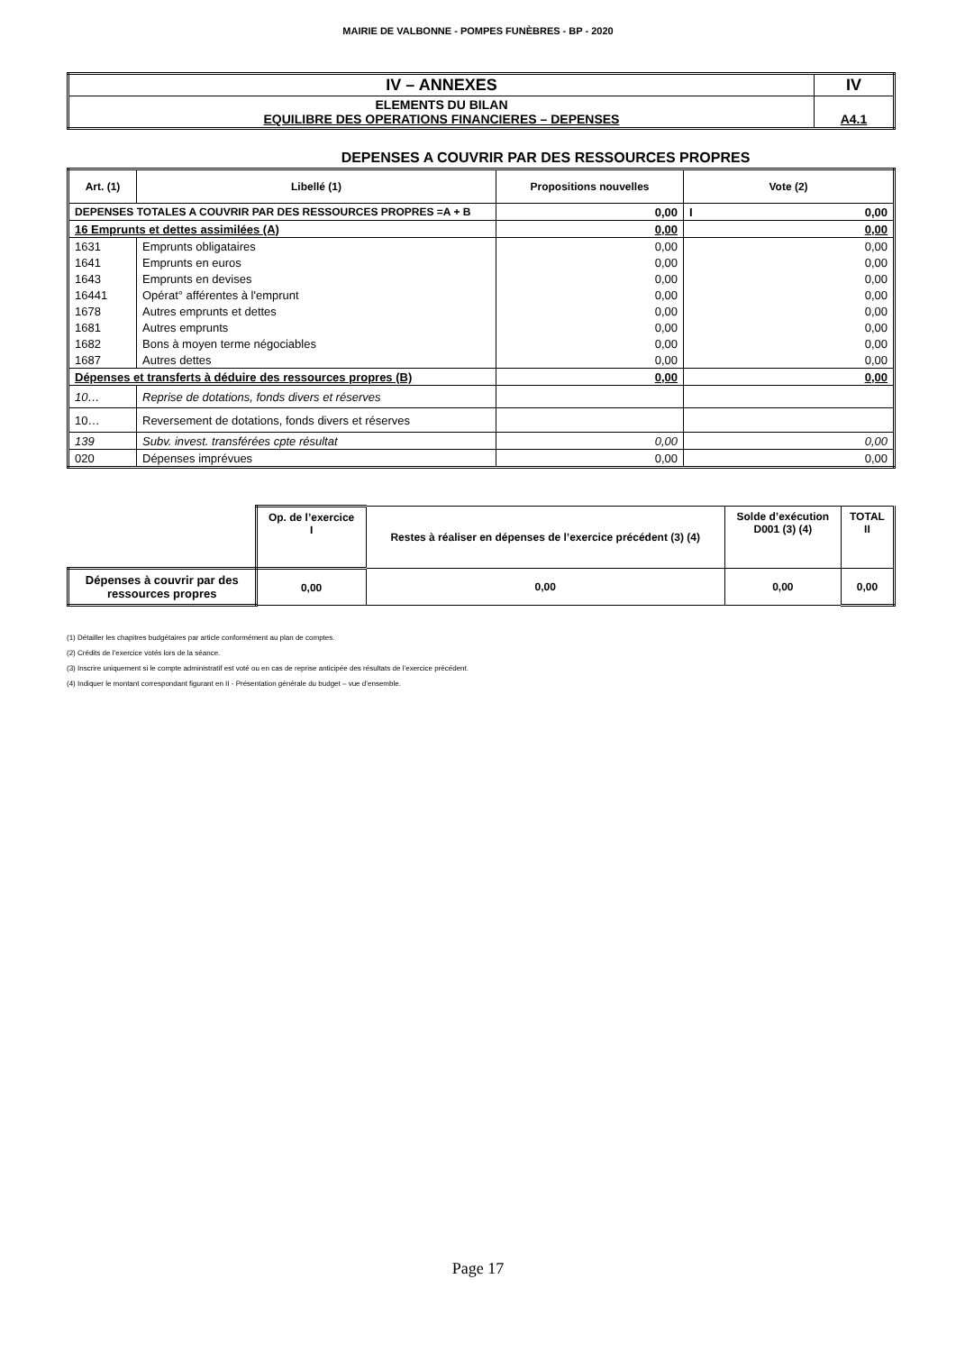MAIRIE DE VALBONNE - POMPES FUNÈBRES - BP - 2020
| IV – ANNEXES | IV |
| ELEMENTS DU BILAN EQUILIBRE DES OPERATIONS FINANCIERES – DEPENSES | A4.1 |
DEPENSES A COUVRIR PAR DES RESSOURCES PROPRES
| Art. (1) | Libellé (1) | Propositions nouvelles | Vote (2) |
| --- | --- | --- | --- |
| DEPENSES TOTALES A COUVRIR PAR DES RESSOURCES PROPRES =A + B | | 0,00 | I 0,00 |
| 16 Emprunts et dettes assimilées (A) | | 0,00 | 0,00 |
| 1631 | Emprunts obligataires | 0,00 | 0,00 |
| 1641 | Emprunts en euros | 0,00 | 0,00 |
| 1643 | Emprunts en devises | 0,00 | 0,00 |
| 16441 | Opérat° afférentes à l'emprunt | 0,00 | 0,00 |
| 1678 | Autres emprunts et dettes | 0,00 | 0,00 |
| 1681 | Autres emprunts | 0,00 | 0,00 |
| 1682 | Bons à moyen terme négociables | 0,00 | 0,00 |
| 1687 | Autres dettes | 0,00 | 0,00 |
| Dépenses et transferts à déduire des ressources propres (B) | | 0,00 | 0,00 |
| 10… | Reprise de dotations, fonds divers et réserves | | |
| 10… | Reversement de dotations, fonds divers et réserves | | |
| 139 | Subv. invest. transférées cpte résultat | 0,00 | 0,00 |
| 020 | Dépenses imprévues | 0,00 | 0,00 |
| | Op. de l’exercice I | Restes à réaliser en dépenses de l’exercice précédent (3) (4) | Solde d’exécution D001 (3) (4) | TOTAL II |
| Dépenses à couvrir par des ressources propres | 0,00 | 0,00 | 0,00 | 0,00 |
(1) Détailler les chapitres budgétaires par article conformément au plan de comptes.
(2) Crédits de l’exercice votés lors de la séance.
(3) Inscrire uniquement si le compte administratif est voté ou en cas de reprise anticipée des résultats de l’exercice précédent.
(4) Indiquer le montant correspondant figurant en II - Présentation générale du budget – vue d’ensemble.
Page 17